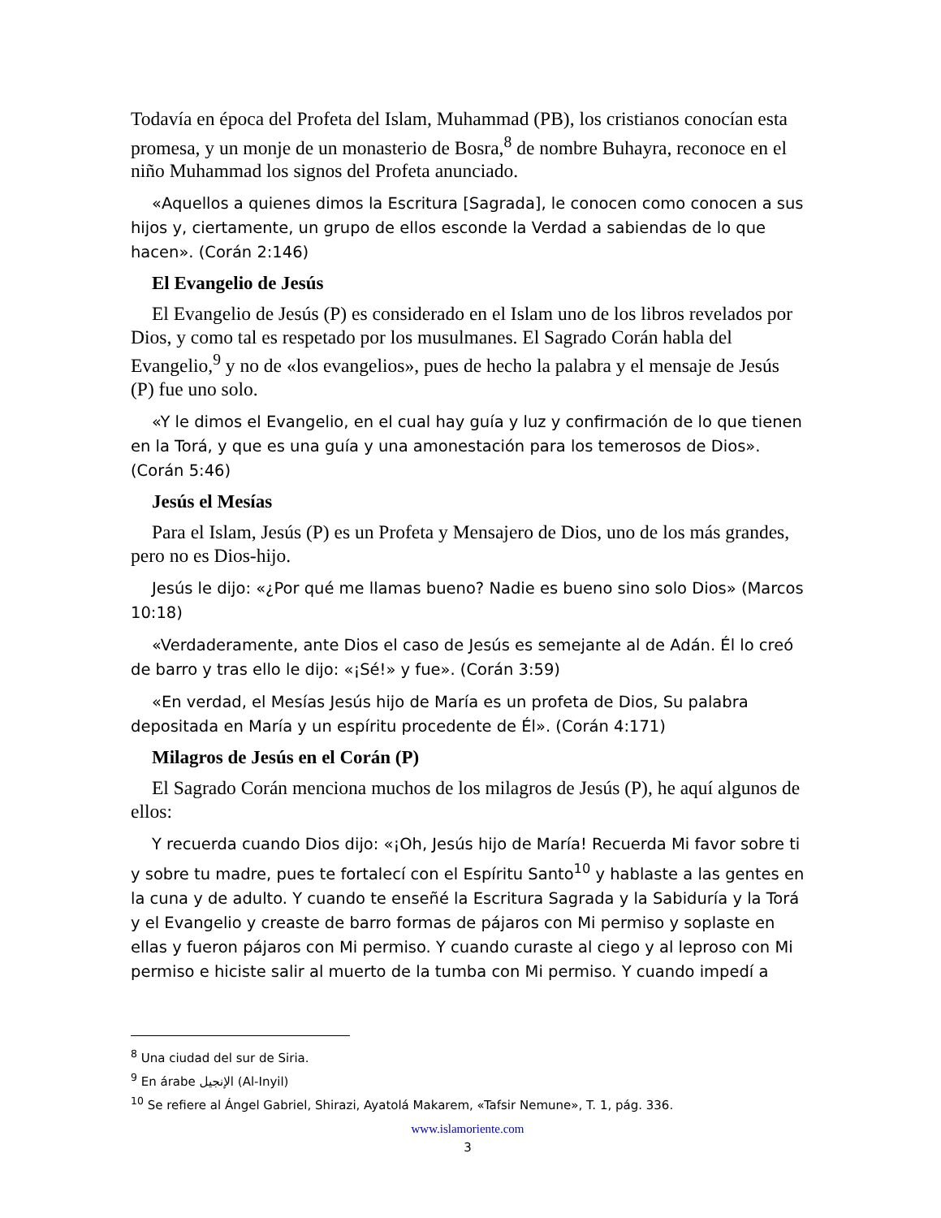Todavía en época del Profeta del Islam, Muhammad (PB), los cristianos conocían esta promesa, y un monje de un monasterio de Bosra,<sup>8</sup> de nombre Buhayra, reconoce en el niño Muhammad los signos del Profeta anunciado.
«Aquellos a quienes dimos la Escritura [Sagrada], le conocen como conocen a sus hijos y, ciertamente, un grupo de ellos esconde la Verdad a sabiendas de lo que hacen». (Corán 2:146)
El Evangelio de Jesús
El Evangelio de Jesús (P) es considerado en el Islam uno de los libros revelados por Dios, y como tal es respetado por los musulmanes. El Sagrado Corán habla del Evangelio,<sup>9</sup> y no de «los evangelios», pues de hecho la palabra y el mensaje de Jesús (P) fue uno solo.
«Y le dimos el Evangelio, en el cual hay guía y luz y confirmación de lo que tienen en la Torá, y que es una guía y una amonestación para los temerosos de Dios». (Corán 5:46)
Jesús el Mesías
Para el Islam, Jesús (P) es un Profeta y Mensajero de Dios, uno de los más grandes, pero no es Dios-hijo.
Jesús le dijo: «¿Por qué me llamas bueno? Nadie es bueno sino solo Dios» (Marcos 10:18)
«Verdaderamente, ante Dios el caso de Jesús es semejante al de Adán. Él lo creó de barro y tras ello le dijo: «¡Sé!» y fue». (Corán 3:59)
«En verdad, el Mesías Jesús hijo de María es un profeta de Dios, Su palabra depositada en María y un espíritu procedente de Él». (Corán 4:171)
Milagros de Jesús en el Corán (P)
El Sagrado Corán menciona muchos de los milagros de Jesús (P), he aquí algunos de ellos:
Y recuerda cuando Dios dijo: «¡Oh, Jesús hijo de María! Recuerda Mi favor sobre ti y sobre tu madre, pues te fortalecí con el Espíritu Santo<sup>10</sup> y hablaste a las gentes en la cuna y de adulto. Y cuando te enseñé la Escritura Sagrada y la Sabiduría y la Torá y el Evangelio y creaste de barro formas de pájaros con Mi permiso y soplaste en ellas y fueron pájaros con Mi permiso. Y cuando curaste al ciego y al leproso con Mi permiso e hiciste salir al muerto de la tumba con Mi permiso. Y cuando impedí a
<sup>8</sup> Una ciudad del sur de Siria.
<sup>9</sup> En árabe الإنجيل (Al-Inyil)
<sup>10</sup> Se refiere al Ángel Gabriel, Shirazi, Ayatolá Makarem, «Tafsir Nemune», T. 1, pág. 336.
www.islamoriente.com
3